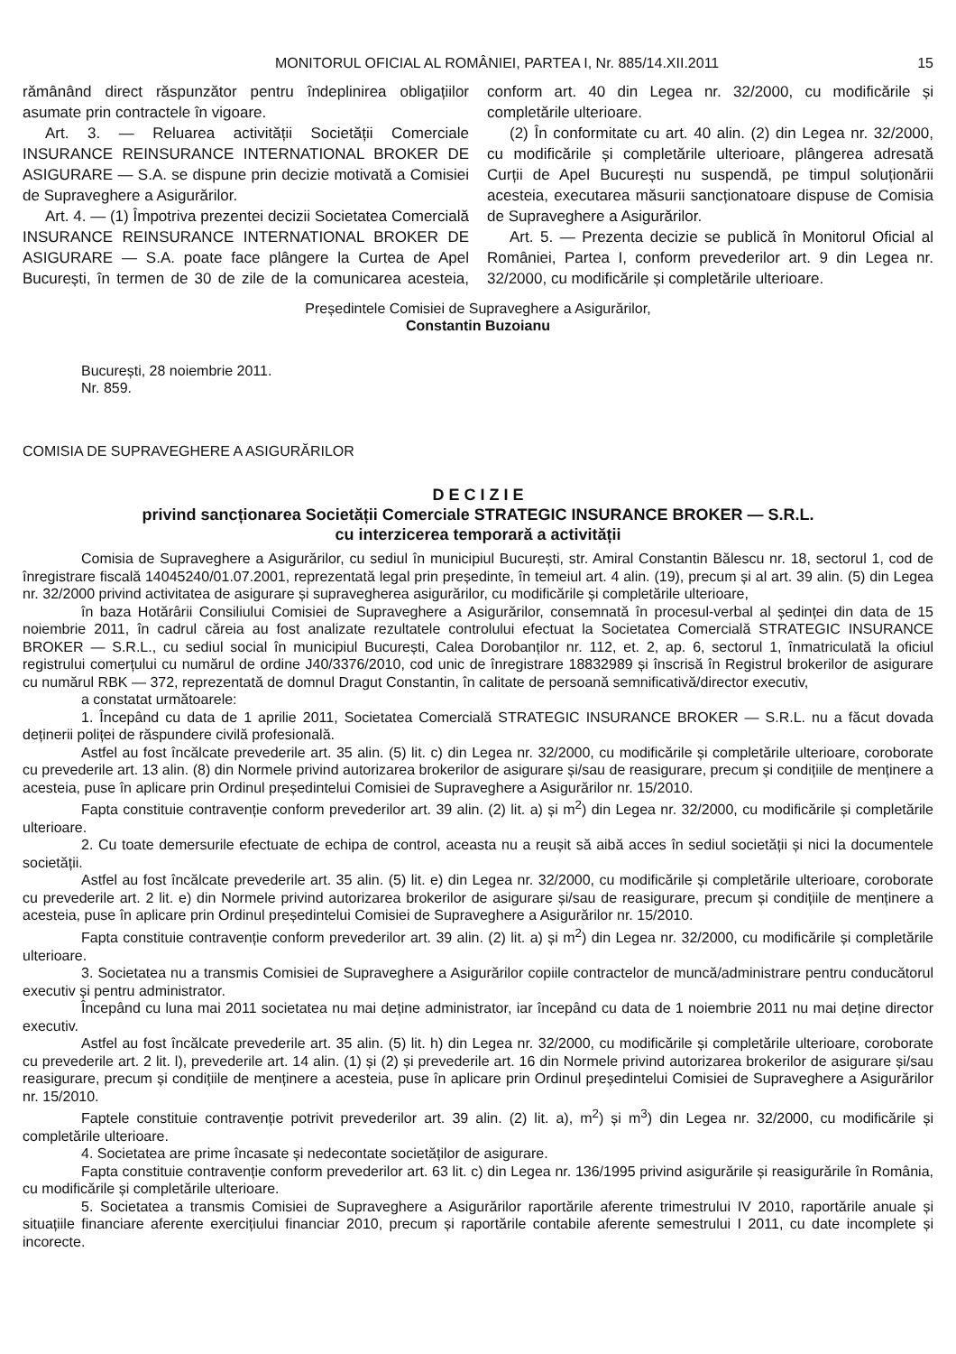MONITORUL OFICIAL AL ROMÂNIEI, PARTEA I, Nr. 885/14.XII.2011 15
rămânând direct răspunzător pentru îndeplinirea obligațiilor asumate prin contractele în vigoare.
Art. 3. — Reluarea activității Societății Comerciale INSURANCE REINSURANCE INTERNATIONAL BROKER DE ASIGURARE — S.A. se dispune prin decizie motivată a Comisiei de Supraveghere a Asigurărilor.
Art. 4. — (1) Împotriva prezentei decizii Societatea Comercială INSURANCE REINSURANCE INTERNATIONAL BROKER DE ASIGURARE — S.A. poate face plângere la Curtea de Apel București, în termen de 30 de zile de la comunicarea acesteia, conform art. 40 din Legea nr. 32/2000, cu modificările și completările ulterioare.
(2) În conformitate cu art. 40 alin. (2) din Legea nr. 32/2000, cu modificările și completările ulterioare, plângerea adresată Curții de Apel București nu suspendă, pe timpul soluționării acesteia, executarea măsurii sancționatoare dispuse de Comisia de Supraveghere a Asigurărilor.
Art. 5. — Prezenta decizie se publică în Monitorul Oficial al României, Partea I, conform prevederilor art. 9 din Legea nr. 32/2000, cu modificările și completările ulterioare.
Președintele Comisiei de Supraveghere a Asigurărilor,
Constantin Buzoianu
București, 28 noiembrie 2011.
Nr. 859.
COMISIA DE SUPRAVEGHERE A ASIGURĂRILOR
D E C I Z I E
privind sancționarea Societății Comerciale STRATEGIC INSURANCE BROKER — S.R.L.
cu interzicerea temporară a activității
Comisia de Supraveghere a Asigurărilor, cu sediul în municipiul București, str. Amiral Constantin Bălescu nr. 18, sectorul 1, cod de înregistrare fiscală 14045240/01.07.2001, reprezentată legal prin președinte, în temeiul art. 4 alin. (19), precum și al art. 39 alin. (5) din Legea nr. 32/2000 privind activitatea de asigurare și supravegherea asigurărilor, cu modificările și completările ulterioare,
în baza Hotărârii Consiliului Comisiei de Supraveghere a Asigurărilor, consemnată în procesul-verbal al ședinței din data de 15 noiembrie 2011, în cadrul căreia au fost analizate rezultatele controlului efectuat la Societatea Comercială STRATEGIC INSURANCE BROKER — S.R.L., cu sediul social în municipiul București, Calea Dorobanților nr. 112, et. 2, ap. 6, sectorul 1, înmatriculată la oficiul registrului comerțului cu numărul de ordine J40/3376/2010, cod unic de înregistrare 18832989 și înscrisă în Registrul brokerilor de asigurare cu numărul RBK — 372, reprezentată de domnul Dragut Constantin, în calitate de persoană semnificativă/director executiv,
a constatat următoarele:
1. Începând cu data de 1 aprilie 2011, Societatea Comercială STRATEGIC INSURANCE BROKER — S.R.L. nu a făcut dovada deținerii poliței de răspundere civilă profesională.
Astfel au fost încălcate prevederile art. 35 alin. (5) lit. c) din Legea nr. 32/2000, cu modificările și completările ulterioare, coroborate cu prevederile art. 13 alin. (8) din Normele privind autorizarea brokerilor de asigurare și/sau de reasigurare, precum și condițiile de menținere a acesteia, puse în aplicare prin Ordinul președintelui Comisiei de Supraveghere a Asigurărilor nr. 15/2010.
Fapta constituie contravenție conform prevederilor art. 39 alin. (2) lit. a) și m<sup>2</sup>) din Legea nr. 32/2000, cu modificările și completările ulterioare.
2. Cu toate demersurile efectuate de echipa de control, aceasta nu a reușit să aibă acces în sediul societății și nici la documentele societății.
Astfel au fost încălcate prevederile art. 35 alin. (5) lit. e) din Legea nr. 32/2000, cu modificările și completările ulterioare, coroborate cu prevederile art. 2 lit. e) din Normele privind autorizarea brokerilor de asigurare și/sau de reasigurare, precum și condițiile de menținere a acesteia, puse în aplicare prin Ordinul președintelui Comisiei de Supraveghere a Asigurărilor nr. 15/2010.
Fapta constituie contravenție conform prevederilor art. 39 alin. (2) lit. a) și m<sup>2</sup>) din Legea nr. 32/2000, cu modificările și completările ulterioare.
3. Societatea nu a transmis Comisiei de Supraveghere a Asigurărilor copiile contractelor de muncă/administrare pentru conducătorul executiv și pentru administrator.
Începând cu luna mai 2011 societatea nu mai deține administrator, iar începând cu data de 1 noiembrie 2011 nu mai deține director executiv.
Astfel au fost încălcate prevederile art. 35 alin. (5) lit. h) din Legea nr. 32/2000, cu modificările și completările ulterioare, coroborate cu prevederile art. 2 lit. l), prevederile art. 14 alin. (1) și (2) și prevederile art. 16 din Normele privind autorizarea brokerilor de asigurare și/sau reasigurare, precum și condițiile de menținere a acesteia, puse în aplicare prin Ordinul președintelui Comisiei de Supraveghere a Asigurărilor nr. 15/2010.
Faptele constituie contravenție potrivit prevederilor art. 39 alin. (2) lit. a), m<sup>2</sup>) și m<sup>3</sup>) din Legea nr. 32/2000, cu modificările și completările ulterioare.
4. Societatea are prime încasate și nedecontate societăților de asigurare.
Fapta constituie contravenție conform prevederilor art. 63 lit. c) din Legea nr. 136/1995 privind asigurările și reasigurările în România, cu modificările și completările ulterioare.
5. Societatea a transmis Comisiei de Supraveghere a Asigurărilor raportările aferente trimestrului IV 2010, raportările anuale și situațiile financiare aferente exercițiului financiar 2010, precum și raportările contabile aferente semestrului I 2011, cu date incomplete și incorecte.